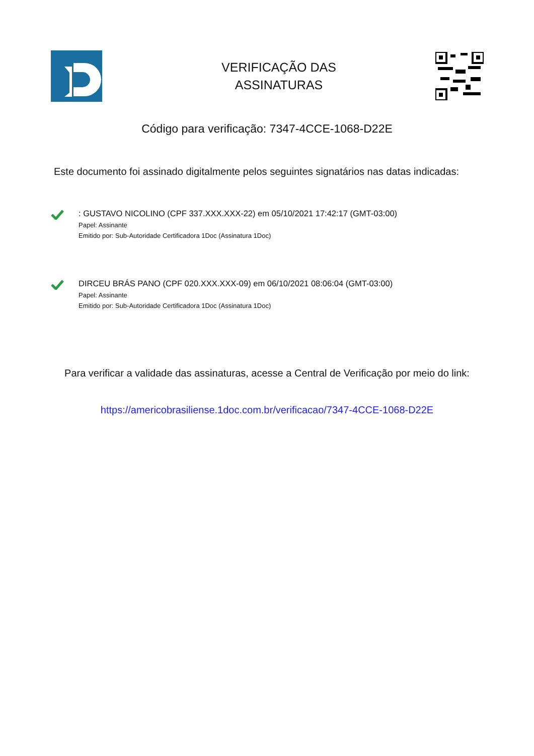VERIFICAÇÃO DAS
ASSINATURAS
Código para verificação: 7347-4CCE-1068-D22E
Este documento foi assinado digitalmente pelos seguintes signatários nas datas indicadas:
: GUSTAVO NICOLINO (CPF 337.XXX.XXX-22) em 05/10/2021 17:42:17 (GMT-03:00)
Papel: Assinante
Emitido por: Sub-Autoridade Certificadora 1Doc (Assinatura 1Doc)
DIRCEU BRÁS PANO (CPF 020.XXX.XXX-09) em 06/10/2021 08:06:04 (GMT-03:00)
Papel: Assinante
Emitido por: Sub-Autoridade Certificadora 1Doc (Assinatura 1Doc)
Para verificar a validade das assinaturas, acesse a Central de Verificação por meio do link:
https://americobrasiliense.1doc.com.br/verificacao/7347-4CCE-1068-D22E